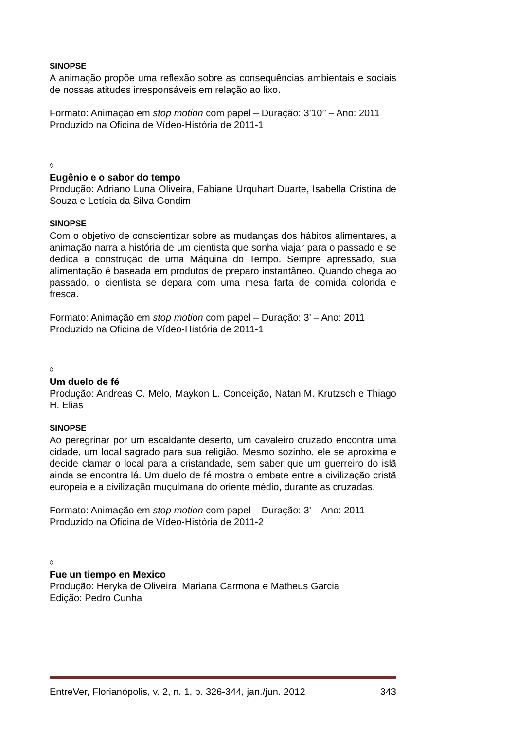SINOPSE
A animação propõe uma reflexão sobre as consequências ambientais e sociais de nossas atitudes irresponsáveis em relação ao lixo.
Formato: Animação em stop motion com papel – Duração: 3’10’’ – Ano: 2011
Produzido na Oficina de Vídeo-História de 2011-1
◊
Eugênio e o sabor do tempo
Produção: Adriano Luna Oliveira, Fabiane Urquhart Duarte, Isabella Cristina de Souza e Letícia da Silva Gondim
SINOPSE
Com o objetivo de conscientizar sobre as mudanças dos hábitos alimentares, a animação narra a história de um cientista que sonha viajar para o passado e se dedica a construção de uma Máquina do Tempo. Sempre apressado, sua alimentação é baseada em produtos de preparo instantâneo. Quando chega ao passado, o cientista se depara com uma mesa farta de comida colorida e fresca.
Formato: Animação em stop motion com papel – Duração: 3’ – Ano: 2011
Produzido na Oficina de Vídeo-História de 2011-1
◊
Um duelo de fé
Produção: Andreas C. Melo, Maykon L. Conceição, Natan M. Krutzsch e Thiago H. Elias
SINOPSE
Ao peregrinar por um escaldante deserto, um cavaleiro cruzado encontra uma cidade, um local sagrado para sua religião. Mesmo sozinho, ele se aproxima e decide clamar o local para a cristandade, sem saber que um guerreiro do islã ainda se encontra lá. Um duelo de fé mostra o embate entre a civilização cristã europeia e a civilização muçulmana do oriente médio, durante as cruzadas.
Formato: Animação em stop motion com papel – Duração: 3’ – Ano: 2011
Produzido na Oficina de Vídeo-História de 2011-2
◊
Fue un tiempo en Mexico
Produção: Heryka de Oliveira, Mariana Carmona e Matheus Garcia
Edição: Pedro Cunha
EntreVer, Florianópolis, v. 2, n. 1, p. 326-344, jan./jun. 2012 343